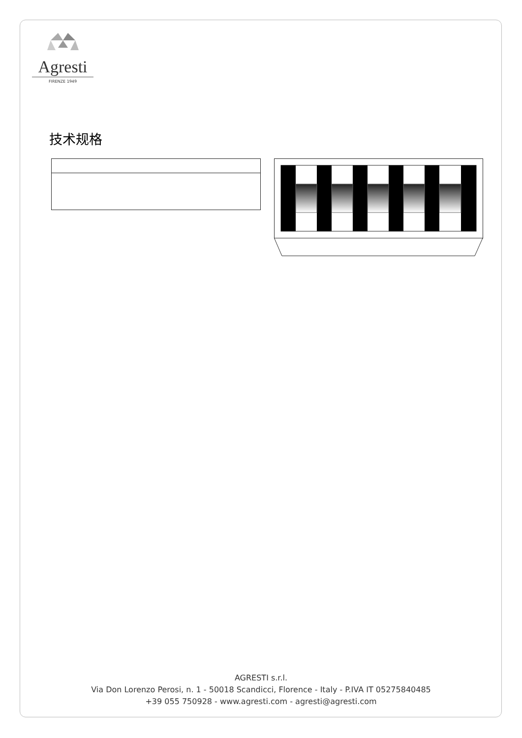Agresti
FIRENZE 1949
技术规格
AGRESTI s.r.l.
Via Don Lorenzo Perosi, n. 1 - 50018 Scandicci, Florence - Italy - P.IVA IT 05275840485
+39 055 750928 - www.agresti.com - agresti@agresti.com